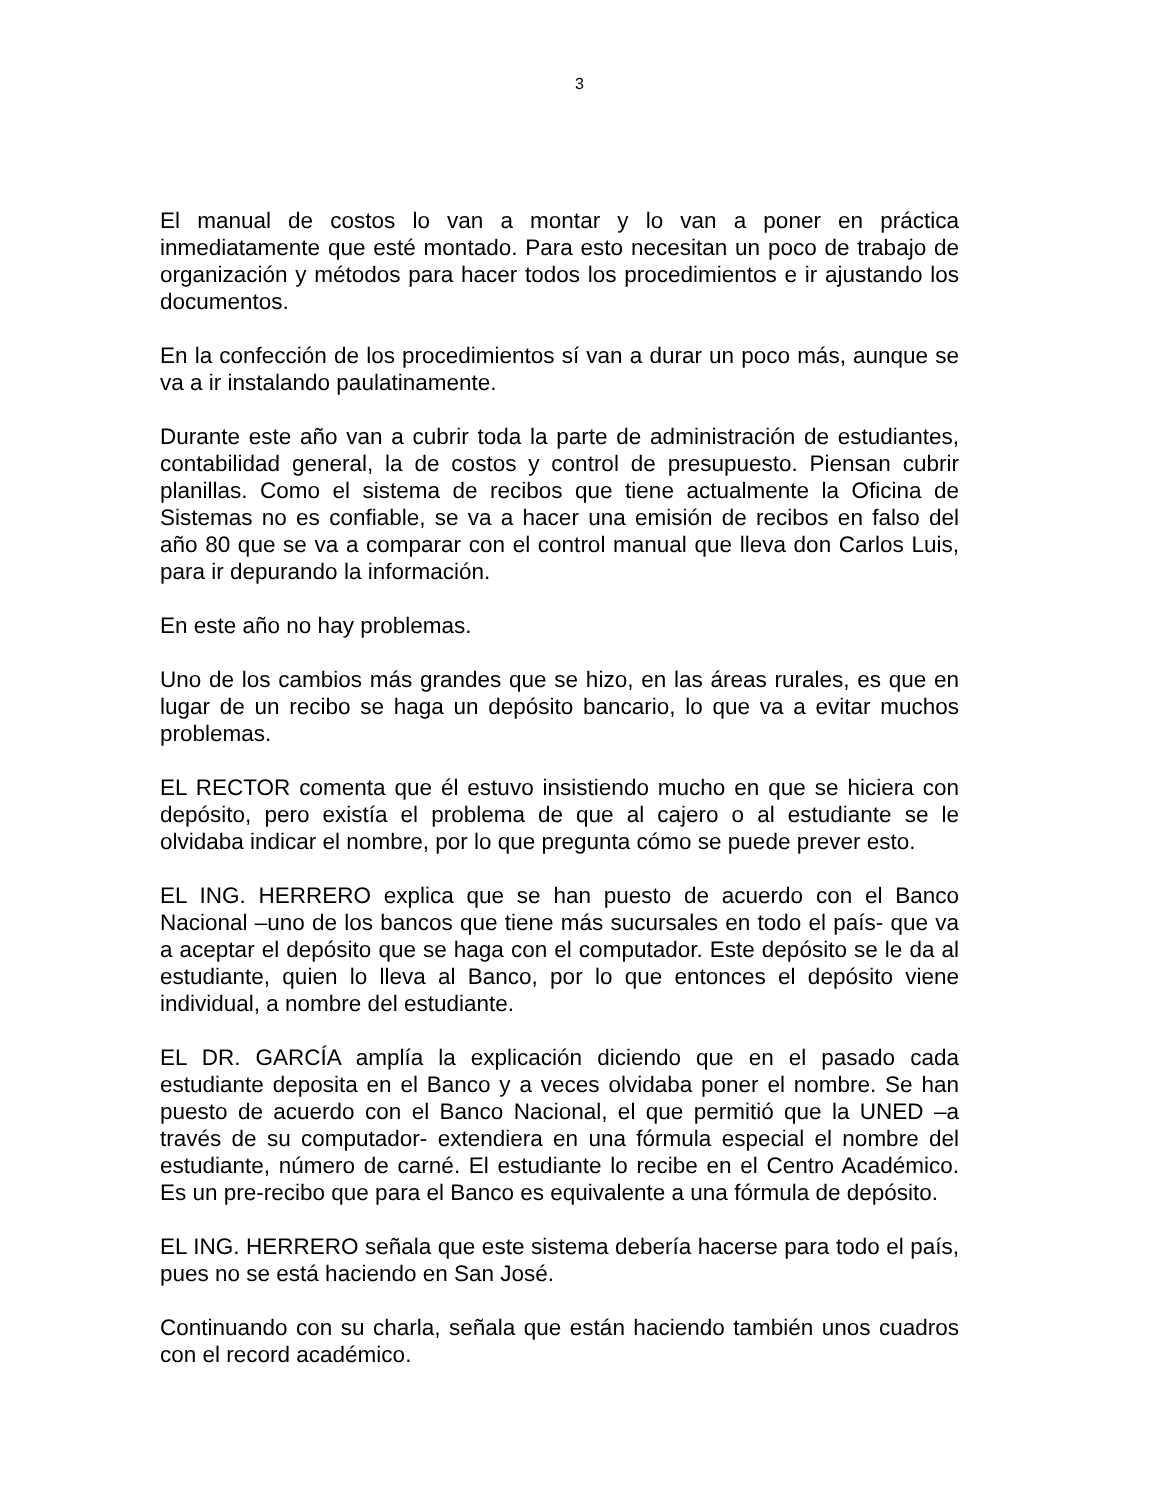3
El manual de costos lo van a montar y lo van a poner en práctica inmediatamente que esté montado. Para esto necesitan un poco de trabajo de organización y métodos para hacer todos los procedimientos e ir ajustando los documentos.
En la confección de los procedimientos sí van a durar un poco más, aunque se va a ir instalando paulatinamente.
Durante este año van a cubrir toda la parte de administración de estudiantes, contabilidad general, la de costos y control de presupuesto. Piensan cubrir planillas. Como el sistema de recibos que tiene actualmente la Oficina de Sistemas no es confiable, se va a hacer una emisión de recibos en falso del año 80 que se va a comparar con el control manual que lleva don Carlos Luis, para ir depurando la información.
En este año no hay problemas.
Uno de los cambios más grandes que se hizo, en las áreas rurales, es que en lugar de un recibo se haga un depósito bancario, lo que va a evitar muchos problemas.
EL RECTOR comenta que él estuvo insistiendo mucho en que se hiciera con depósito, pero existía el problema de que al cajero o al estudiante se le olvidaba indicar el nombre, por lo que pregunta cómo se puede prever esto.
EL ING. HERRERO explica que se han puesto de acuerdo con el Banco Nacional –uno de los bancos que tiene más sucursales en todo el país- que va a aceptar el depósito que se haga con el computador. Este depósito se le da al estudiante, quien lo lleva al Banco, por lo que entonces el depósito viene individual, a nombre del estudiante.
EL DR. GARCÍA amplía la explicación diciendo que en el pasado cada estudiante deposita en el Banco y a veces olvidaba poner el nombre. Se han puesto de acuerdo con el Banco Nacional, el que permitió que la UNED –a través de su computador- extendiera en una fórmula especial el nombre del estudiante, número de carné. El estudiante lo recibe en el Centro Académico. Es un pre-recibo que para el Banco es equivalente a una fórmula de depósito.
EL ING. HERRERO señala que este sistema debería hacerse para todo el país, pues no se está haciendo en San José.
Continuando con su charla, señala que están haciendo también unos cuadros con el record académico.